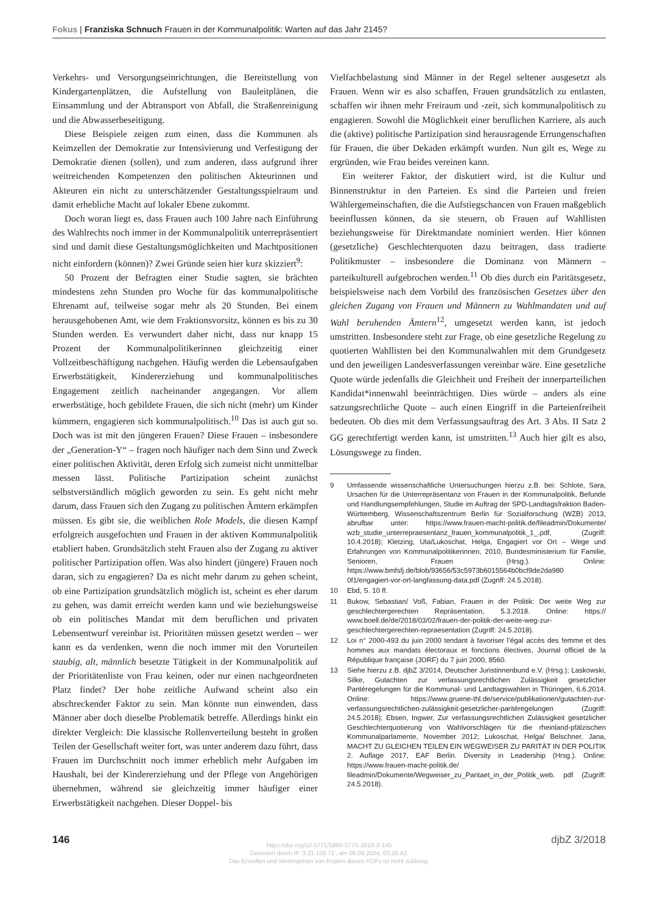Fokus | Franziska Schnuch Frauen in der Kommunalpolitik: Warten auf das Jahr 2145?
Verkehrs- und Versorgungseinrichtungen, die Bereitstellung von Kindergartenplätzen, die Aufstellung von Bauleitplänen, die Einsammlung und der Abtransport von Abfall, die Straßenreinigung und die Abwasserbeseitigung.
Diese Beispiele zeigen zum einen, dass die Kommunen als Keimzellen der Demokratie zur Intensivierung und Verfestigung der Demokratie dienen (sollen), und zum anderen, dass aufgrund ihrer weitreichenden Kompetenzen den politischen Akteurinnen und Akteuren ein nicht zu unterschätzender Gestaltungsspielraum und damit erhebliche Macht auf lokaler Ebene zukommt.
Doch woran liegt es, dass Frauen auch 100 Jahre nach Einführung des Wahlrechts noch immer in der Kommunalpolitik unterrepräsentiert sind und damit diese Gestaltungsmöglichkeiten und Machtpositionen nicht einfordern (können)? Zwei Gründe seien hier kurz skizziert<sup>9</sup>:
50 Prozent der Befragten einer Studie sagten, sie brächten mindestens zehn Stunden pro Woche für das kommunalpolitische Ehrenamt auf, teilweise sogar mehr als 20 Stunden. Bei einem herausgehobenen Amt, wie dem Fraktionsvorsitz, können es bis zu 30 Stunden werden. Es verwundert daher nicht, dass nur knapp 15 Prozent der Kommunalpolitikerinnen gleichzeitig einer Vollzeitbeschäftigung nachgehen. Häufig werden die Lebensaufgaben Erwerbstätigkeit, Kindererziehung und kommunalpolitisches Engagement zeitlich nacheinander angegangen. Vor allem erwerbstätige, hoch gebildete Frauen, die sich nicht (mehr) um Kinder kümmern, engagieren sich kommunalpolitisch.<sup>10</sup> Das ist auch gut so. Doch was ist mit den jüngeren Frauen? Diese Frauen – insbesondere der „Generation-Y“ – fragen noch häufiger nach dem Sinn und Zweck einer politischen Aktivität, deren Erfolg sich zumeist nicht unmittelbar messen lässt. Politische Partizipation scheint zunächst selbstverständlich möglich geworden zu sein. Es geht nicht mehr darum, dass Frauen sich den Zugang zu politischen Ämtern erkämpfen müssen. Es gibt sie, die weiblichen Role Models, die diesen Kampf erfolgreich ausgefochten und Frauen in der aktiven Kommunalpolitik etabliert haben. Grundsätzlich steht Frauen also der Zugang zu aktiver politischer Partizipation offen. Was also hindert (jüngere) Frauen noch daran, sich zu engagieren? Da es nicht mehr darum zu gehen scheint, ob eine Partizipation grundsätzlich möglich ist, scheint es eher darum zu gehen, was damit erreicht werden kann und wie beziehungsweise ob ein politisches Mandat mit dem beruflichen und privaten Lebensentwurf vereinbar ist. Prioritäten müssen gesetzt werden – wer kann es da verdenken, wenn die noch immer mit den Vorurteilen staubig, alt, männlich besetzte Tätigkeit in der Kommunalpolitik auf der Prioritätenliste von Frau keinen, oder nur einen nachgeordneten Platz findet? Der hohe zeitliche Aufwand scheint also ein abschreckender Faktor zu sein. Man könnte nun einwenden, dass Männer aber doch dieselbe Problematik betreffe. Allerdings hinkt ein direkter Vergleich: Die klassische Rollenverteilung besteht in großen Teilen der Gesellschaft weiter fort, was unter anderem dazu führt, dass Frauen im Durchschnitt noch immer erheblich mehr Aufgaben im Haushalt, bei der Kindererziehung und der Pflege von Angehörigen übernehmen, während sie gleichzeitig immer häufiger einer Erwerbstätigkeit nachgehen. Dieser Doppel- bis
Vielfachbelastung sind Männer in der Regel seltener ausgesetzt als Frauen. Wenn wir es also schaffen, Frauen grundsätzlich zu entlasten, schaffen wir ihnen mehr Freiraum und -zeit, sich kommunalpolitisch zu engagieren. Sowohl die Möglichkeit einer beruflichen Karriere, als auch die (aktive) politische Partizipation sind herausragende Errungenschaften für Frauen, die über Dekaden erkämpft wurden. Nun gilt es, Wege zu ergründen, wie Frau beides vereinen kann.
Ein weiterer Faktor, der diskutiert wird, ist die Kultur und Binnenstruktur in den Parteien. Es sind die Parteien und freien Wählergemeinschaften, die die Aufstiegschancen von Frauen maßgeblich beeinflussen können, da sie steuern, ob Frauen auf Wahllisten beziehungsweise für Direktmandate nominiert werden. Hier können (gesetzliche) Geschlechterquoten dazu beitragen, dass tradierte Politikmuster – insbesondere die Dominanz von Männern – parteikulturell aufgebrochen werden.<sup>11</sup> Ob dies durch ein Paritätsgesetz, beispielsweise nach dem Vorbild des französischen Gesetzes über den gleichen Zugang von Frauen und Männern zu Wahlmandaten und auf Wahl beruhenden Ämtern<sup>12</sup>, umgesetzt werden kann, ist jedoch umstritten. Insbesondere steht zur Frage, ob eine gesetzliche Regelung zu quotierten Wahllisten bei den Kommunalwahlen mit dem Grundgesetz und den jeweiligen Landesverfassungen vereinbar wäre. Eine gesetzliche Quote würde jedenfalls die Gleichheit und Freiheit der innerparteilichen Kandidat*innenwahl beeinträchtigen. Dies würde – anders als eine satzungsrechtliche Quote – auch einen Eingriff in die Parteienfreiheit bedeuten. Ob dies mit dem Verfassungsauftrag des Art. 3 Abs. II Satz 2 GG gerechtfertigt werden kann, ist umstritten.<sup>13</sup> Auch hier gilt es also, Lösungswege zu finden.
9 Umfassende wissenschaftliche Untersuchungen hierzu z.B. bei: Schlote, Sara, Ursachen für die Unterrepräsentanz von Frauen in der Kommunalpolitik, Befunde und Handlungsempfehlungen, Studie im Auftrag der SPD-Landtagsfraktion Baden-Württemberg, Wissenschaftszentrum Berlin für Sozialforschung (WZB) 2013, abrufbar unter: https://www.frauen-macht-politik.de/fileadmin/Dokumente/ wzb_studie_unterrepraesentanz_frauen_kommunalpolitik_1_.pdf, (Zugriff: 10.4.2018); Kletzing, Uta/Lukoschat, Helga, Engagiert vor Ort – Wege und Erfahrungen von Kommunalpolitikerinnen, 2010, Bundesministerium für Familie, Senioren, Frauen (Hrsg.). Online: https://www.bmfsfj.de/blob/93656/53c5973b6015564b0bcf9de2da980 0f1/engagiert-vor-ort-langfassung-data.pdf (Zugriff: 24.5.2018).
10 Ebd, S. 10 ff.
11 Bukow, Sebastian/ Voß, Fabian, Frauen in der Politik: Der weite Weg zur geschlechtergerechten Repräsentation, 5.3.2018. Online: https:// www.boell.de/de/2018/03/02/frauen-der-politik-der-weite-weg-zur-geschlechtergerechten-repraesentation (Zugriff: 24.5.2018).
12 Loi n° 2000-493 du juin 2000 tendant à favoriser l’égal accès des femme et des hommes aux mandats électoraux et fonctions électives, Journal officiel de la République française (JORF) du 7 juin 2000, 8560.
13 Siehe hierzu z.B. djbZ 3/2014, Deutscher Juristinnenbund e.V. (Hrsg.); Laskowski, Silke, Gutachten zur verfassungsrechtlichen Zulässigkeit gesetzlicher Paritéregelungen für die Kommunal- und Landtagswahlen in Thüringen, 6.6.2014. Online: https://www.gruene-thl.de/service/publikationen/gutachten-zur-verfassungsrechtlichen-zulässigkeit-gesetzlicher-paritéregelungen (Zugriff: 24.5.2018); Ebsen, Ingwer, Zur verfassungsrechtlichen Zulässigkeit gesetzlicher Geschlechterquotierung von Wahlvorschlägen für die rheinland-pfälzischen Kommunalparlamente, November 2012; Lukoschat, Helga/ Belschner, Jana, MACHT ZU GLEICHEN TEILEN EIN WEGWEISER ZU PARITÄT IN DER POLITIK 2. Auflage 2017, EAF Berlin. Diversity in Leadership (Hrsg.). Online: https://www.frauen-macht-politik.de/ fileadmin/Dokumente/Wegweiser_zu_Paritaet_in_der_Politik_web. pdf (Zugriff: 24.5.2018).
146 djbZ 3/2018
https://doi.org/10.5771/1866-377X-2018-3-145
Generiert durch IP '3.21.159.71', am 06.09.2024, 03:26:42.
Das Erstellen und Weitergeben von Kopien dieses PDFs ist nicht zulässig.